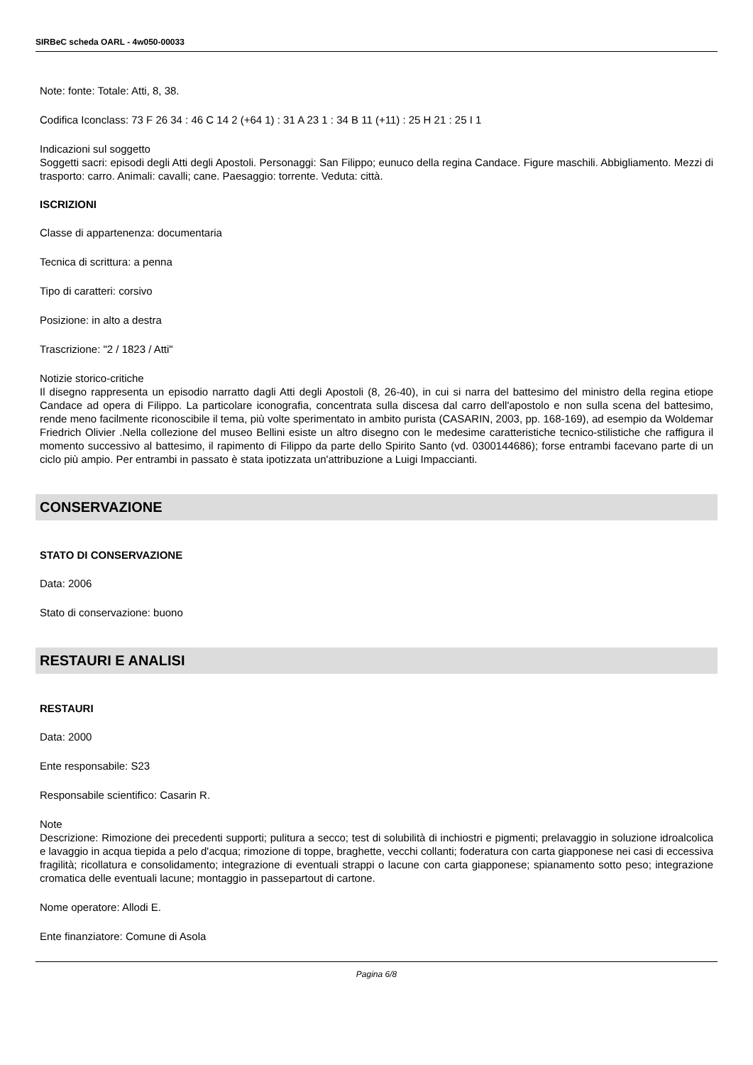SIRBeC scheda OARL - 4w050-00033
Note: fonte: Totale: Atti, 8, 38.
Codifica Iconclass: 73 F 26 34 : 46 C 14 2 (+64 1) : 31 A 23 1 : 34 B 11 (+11) : 25 H 21 : 25 I 1
Indicazioni sul soggetto
Soggetti sacri: episodi degli Atti degli Apostoli. Personaggi: San Filippo; eunuco della regina Candace. Figure maschili. Abbigliamento. Mezzi di trasporto: carro. Animali: cavalli; cane. Paesaggio: torrente. Veduta: città.
ISCRIZIONI
Classe di appartenenza: documentaria
Tecnica di scrittura: a penna
Tipo di caratteri: corsivo
Posizione: in alto a destra
Trascrizione: "2 / 1823 / Atti"
Notizie storico-critiche
Il disegno rappresenta un episodio narratto dagli Atti degli Apostoli (8, 26-40), in cui si narra del battesimo del ministro della regina etiope Candace ad opera di Filippo. La particolare iconografia, concentrata sulla discesa dal carro dell'apostolo e non sulla scena del battesimo, rende meno facilmente riconoscibile il tema, più volte sperimentato in ambito purista (CASARIN, 2003, pp. 168-169), ad esempio da Woldemar Friedrich Olivier .Nella collezione del museo Bellini esiste un altro disegno con le medesime caratteristiche tecnico-stilistiche che raffigura il momento successivo al battesimo, il rapimento di Filippo da parte dello Spirito Santo (vd. 0300144686); forse entrambi facevano parte di un ciclo più ampio. Per entrambi in passato è stata ipotizzata un'attribuzione a Luigi Impaccianti.
CONSERVAZIONE
STATO DI CONSERVAZIONE
Data: 2006
Stato di conservazione: buono
RESTAURI E ANALISI
RESTAURI
Data: 2000
Ente responsabile: S23
Responsabile scientifico: Casarin R.
Note
Descrizione: Rimozione dei precedenti supporti; pulitura a secco; test di solubilità di inchiostri e pigmenti; prelavaggio in soluzione idroalcolica e lavaggio in acqua tiepida a pelo d'acqua; rimozione di toppe, braghette, vecchi collanti; foderatura con carta giapponese nei casi di eccessiva fragilità; ricollatura e consolidamento; integrazione di eventuali strappi o lacune con carta giapponese; spianamento sotto peso; integrazione cromatica delle eventuali lacune; montaggio in passepartout di cartone.
Nome operatore: Allodi E.
Ente finanziatore: Comune di Asola
Pagina 6/8